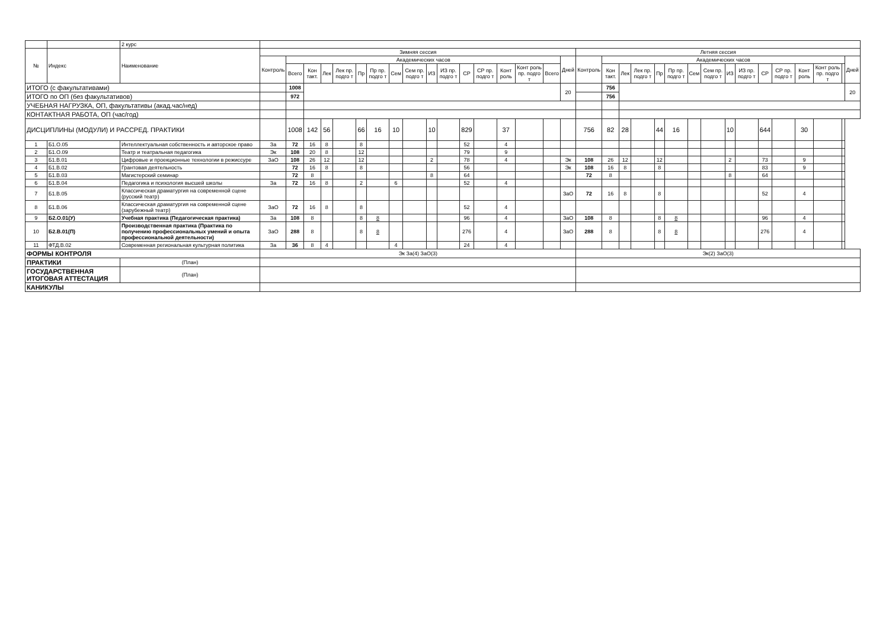| | | 2 курс | | | | | | | | | | | | | | | | | | | | | | | | | | | | | | | | | |
| --- | --- | --- | --- | --- | --- | --- | --- | --- | --- | --- | --- | --- | --- | --- | --- | --- | --- | --- | --- | --- | --- | --- | --- | --- | --- | --- | --- | --- | --- | --- | --- | --- | --- | --- | --- |
| № | Индекс | Наименование | Зимняя сессия | | | | | | | | | | | | | | | | | Летняя сессия | | | | | | | | | | | | | | | |
| | | | Контроль | Академических часов | | | | | | | | | | | | | | | Дней | Контроль | Академических часов | | | | | | | | | | | | | | Дней |
| | | | | Всего | Кон такт. | Лек | Лек пр. подго т | Пр | Пр пр. подго т | Сем | Сем пр. подго т | ИЗ | ИЗ пр. подго т | СР | СР пр. подго т | Конт роль | Конт роль пр. подго т | Всего | | | Кон такт. | Лек | Лек пр. подго т | Пр | Пр пр. подго т | Сем | Сем пр. подго т | ИЗ | ИЗ пр. подго т | СР | СР пр. подго т | Конт роль | Конт роль пр. подго т | | |
| ИТОГО (с факультативами) | | | | 1008 | | | | | | | | | | | | | | | 20 | | 756 | | | | | | | | | | | | | | 20 |
| ИТОГО по ОП (без факультативов) | | | | 972 | | | | | | | | | | | | | | | | | 756 | | | | | | | | | | | | | | |
| УЧЕБНАЯ НАГРУЗКА, ОП, факультативы (акад.час/нед) | | | | | | | | | | | | | | | | | | | | | | | | | | | | | | | | | | | |
| КОНТАКТНАЯ РАБОТА, ОП (час/год) | | | | | | | | | | | | | | | | | | | | | | | | | | | | | | | | | | | |
| ДИСЦИПЛИНЫ (МОДУЛИ) И РАССРЕД. ПРАКТИКИ | | | | 1008 | 142 | 56 | | 66 | 16 | 10 | | 10 | | 829 | | 37 | | | | 756 | 82 | 28 | | 44 | 16 | | | 10 | | 644 | | 30 | | | |
| 1 | Б1.О.05 | Интеллектуальная собственность и авторское право | За | 72 | 16 | 8 | | 8 | | | | | | 52 | | 4 | | | | | | | | | | | | | | | | | | | |
| 2 | Б1.О.09 | Театр и театральная педагогика | Эк | 108 | 20 | 8 | | 12 | | | | | | 79 | | 9 | | | | | | | | | | | | | | | | | | | |
| 3 | Б1.В.01 | Цифровые и проекционные технологии в режиссуре | ЗаО | 108 | 26 | 12 | | 12 | | | | 2 | | 78 | | 4 | | | Эк | 108 | 26 | 12 | | 12 | | | | 2 | | 73 | | 9 | | | |
| 4 | Б1.В.02 | Грантовая деятельность | | 72 | 16 | 8 | | 8 | | | | | | 56 | | | | | Эк | 108 | 16 | 8 | | 8 | | | | | | 83 | | 9 | | | |
| 5 | Б1.В.03 | Магистерский семинар | | 72 | 8 | | | | | | | 8 | | 64 | | | | | | 72 | 8 | | | | | | | 8 | | 64 | | | | | |
| 6 | Б1.В.04 | Педагогика и психология высшей школы | За | 72 | 16 | 8 | | 2 | | 6 | | | | 52 | | 4 | | | | | | | | | | | | | | | | | | | |
| 7 | Б1.В.05 | Классическая драматургия на современной сцене (русский театр) | | | | | | | | | | | | | | | | | ЗаО | 72 | 16 | 8 | | 8 | | | | | | 52 | | 4 | | | |
| 8 | Б1.В.06 | Классическая драматургия на современной сцене (зарубежный театр) | ЗаО | 72 | 16 | 8 | | 8 | | | | | | 52 | | 4 | | | | | | | | | | | | | | | | | | | |
| 9 | Б2.О.01(У) | Учебная практика (Педагогическая практика) | За | 108 | 8 | | | 8 | 8 | | | | | 96 | | 4 | | | ЗаО | 108 | 8 | | | 8 | 8 | | | | | 96 | | 4 | | | |
| 10 | Б2.В.01(П) | Производственная практика (Практика по получению профессиональных умений и опыта профессиональной деятельности) | ЗаО | 288 | 8 | | | 8 | 8 | | | | | 276 | | 4 | | | ЗаО | 288 | 8 | | | 8 | 8 | | | | | 276 | | 4 | | | |
| 11 | ФТД.В.02 | Современная региональная культурная политика | За | 36 | 8 | 4 | | | | 4 | | | | 24 | | 4 | | | | | | | | | | | | | | | | | | | |
| ФОРМЫ КОНТРОЛЯ | | | Эк За(4) ЗаО(3) | | | | | | | | | | | | | | | | | Эк(2) ЗаО(3) | | | | | | | | | | | | | | | |
| ПРАКТИКИ | | (План) | | | | | | | | | | | | | | | | | | | | | | | | | | | | | | | | | |
| ГОСУДАРСТВЕННАЯ ИТОГОВАЯ АТТЕСТАЦИЯ | | (План) | | | | | | | | | | | | | | | | | | | | | | | | | | | | | | | | | |
| КАНИКУЛЫ | | | | | | | | | | | | | | | | | | | | | | | | | | | | | | | | | | | |